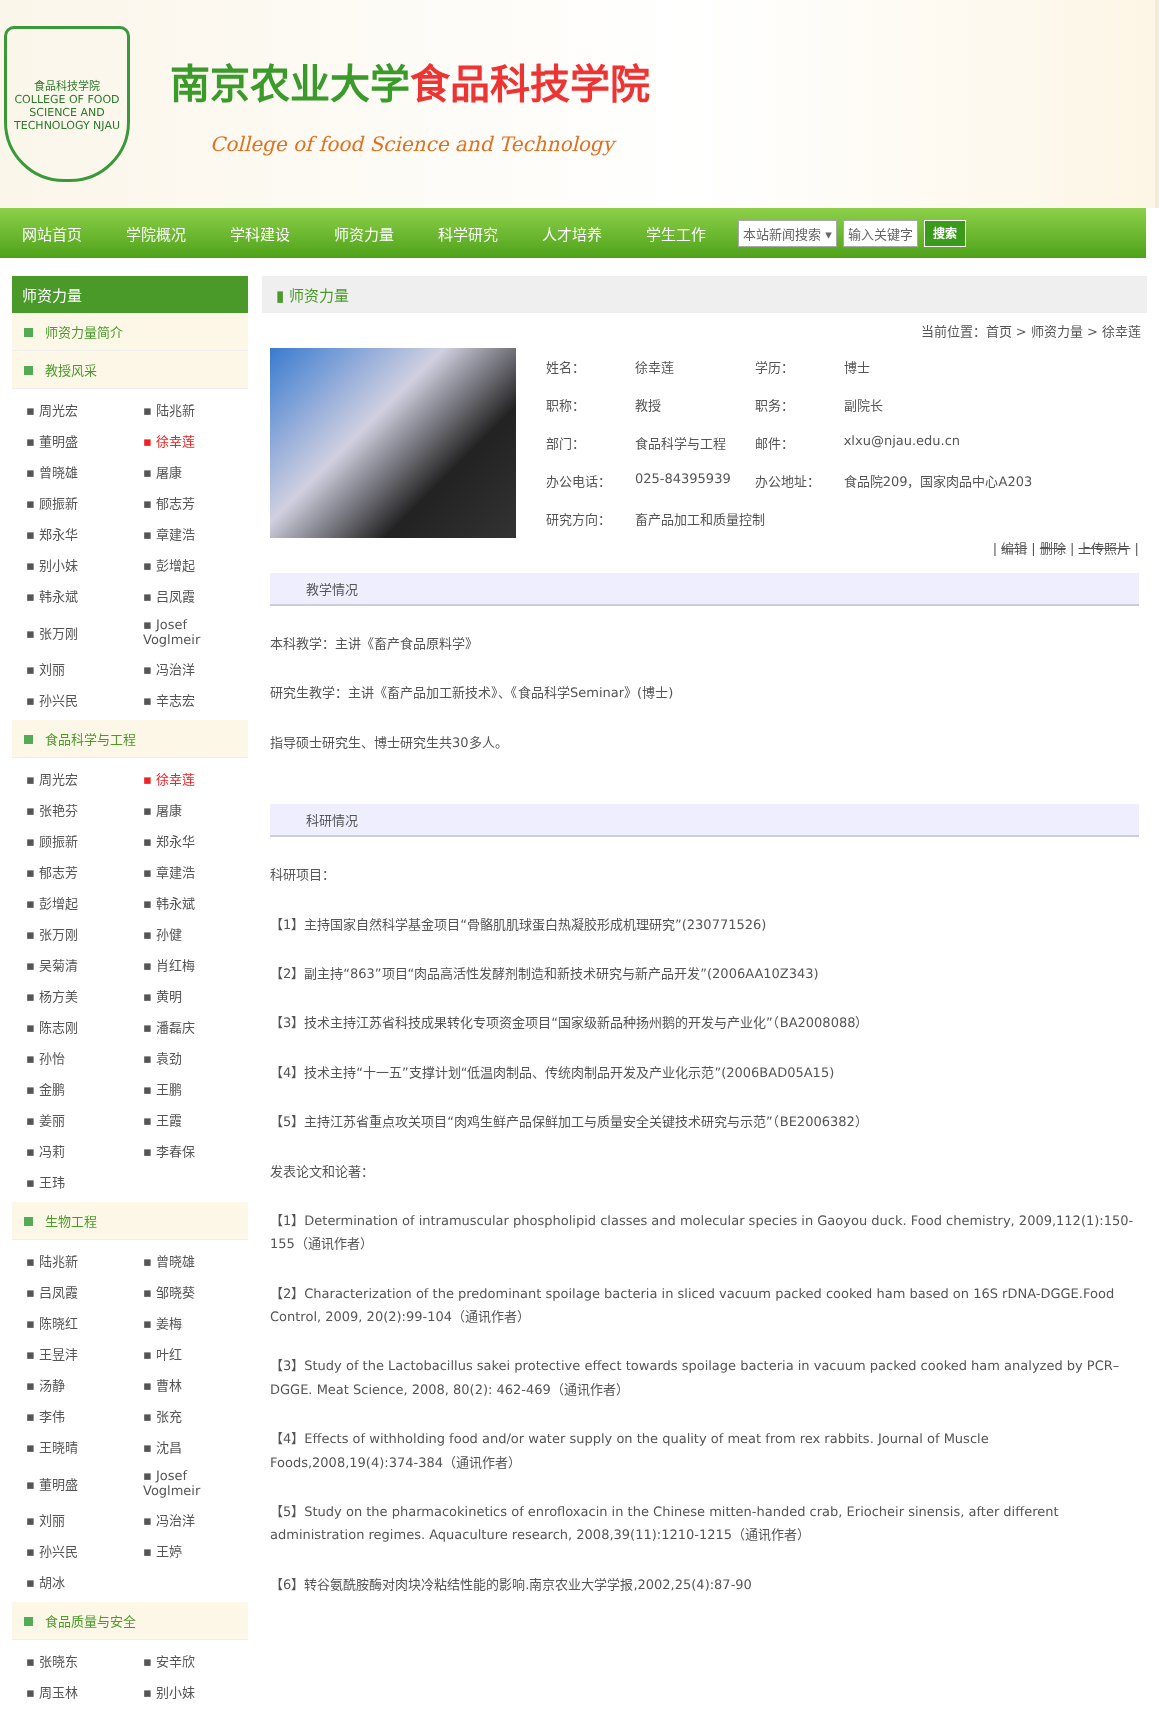食品科技学院
COLLEGE OF FOOD SCIENCE AND TECHNOLOGY NJAU
南京农业大学食品科技学院
College of food Science and Technology
网站首页 学院概况 学科建设 师资力量 科学研究 人才培养 学生工作
本站新闻搜索 ▾ 输入关键字 搜索
师资力量
师资力量简介
教授风采
| ▪ 周光宏 | ▪ 陆兆新 |
| ▪ 董明盛 | ▪ 徐幸莲 |
| ▪ 曾晓雄 | ▪ 屠康 |
| ▪ 顾振新 | ▪ 郁志芳 |
| ▪ 郑永华 | ▪ 章建浩 |
| ▪ 别小妹 | ▪ 彭增起 |
| ▪ 韩永斌 | ▪ 吕凤霞 |
| ▪ 张万刚 | ▪ Josef Voglmeir |
| ▪ 刘丽 | ▪ 冯治洋 |
| ▪ 孙兴民 | ▪ 辛志宏 |
食品科学与工程
| ▪ 周光宏 | ▪ 徐幸莲 |
| ▪ 张艳芬 | ▪ 屠康 |
| ▪ 顾振新 | ▪ 郑永华 |
| ▪ 郁志芳 | ▪ 章建浩 |
| ▪ 彭增起 | ▪ 韩永斌 |
| ▪ 张万刚 | ▪ 孙健 |
| ▪ 吴菊清 | ▪ 肖红梅 |
| ▪ 杨方美 | ▪ 黄明 |
| ▪ 陈志刚 | ▪ 潘磊庆 |
| ▪ 孙怡 | ▪ 袁劲 |
| ▪ 金鹏 | ▪ 王鹏 |
| ▪ 姜丽 | ▪ 王霞 |
| ▪ 冯莉 | ▪ 李春保 |
| ▪ 王玮 | |
生物工程
| ▪ 陆兆新 | ▪ 曾晓雄 |
| ▪ 吕凤霞 | ▪ 邹晓葵 |
| ▪ 陈晓红 | ▪ 姜梅 |
| ▪ 王昱沣 | ▪ 叶红 |
| ▪ 汤静 | ▪ 曹林 |
| ▪ 李伟 | ▪ 张充 |
| ▪ 王晓晴 | ▪ 沈昌 |
| ▪ 董明盛 | ▪ Josef Voglmeir |
| ▪ 刘丽 | ▪ 冯治洋 |
| ▪ 孙兴民 | ▪ 王婷 |
| ▪ 胡冰 | |
食品质量与安全
| ▪ 张晓东 | ▪ 安辛欣 |
| ▪ 周玉林 | ▪ 别小妹 |
▮ 师资力量
当前位置：首页 > 师资力量 > 徐幸莲
| 姓名： | 徐幸莲 | 学历： | 博士 |
| 职称： | 教授 | 职务： | 副院长 |
| 部门： | 食品科学与工程 | 邮件： | xlxu@njau.edu.cn |
| 办公电话： | 025-84395939 | 办公地址： | 食品院209，国家肉品中心A203 |
| 研究方向： | 畜产品加工和质量控制 | | |
| 编辑 | 删除 | 上传照片 |
教学情况
本科教学：主讲《畜产食品原料学》
研究生教学：主讲《畜产品加工新技术》、《食品科学Seminar》(博士)
指导硕士研究生、博士研究生共30多人。
科研情况
科研项目：
【1】主持国家自然科学基金项目“骨骼肌肌球蛋白热凝胶形成机理研究”(230771526)
【2】副主持“863”项目“肉品高活性发酵剂制造和新技术研究与新产品开发”(2006AA10Z343)
【3】技术主持江苏省科技成果转化专项资金项目“国家级新品种扬州鹅的开发与产业化”（BA2008088）
【4】技术主持“十一五”支撑计划“低温肉制品、传统肉制品开发及产业化示范”(2006BAD05A15)
【5】主持江苏省重点攻关项目“肉鸡生鲜产品保鲜加工与质量安全关键技术研究与示范”（BE2006382）
发表论文和论著：
【1】Determination of intramuscular phospholipid classes and molecular species in Gaoyou duck. Food chemistry, 2009,112(1):150-155（通讯作者）
【2】Characterization of the predominant spoilage bacteria in sliced vacuum packed cooked ham based on 16S rDNA-DGGE.Food Control, 2009, 20(2):99-104（通讯作者）
【3】Study of the Lactobacillus sakei protective effect towards spoilage bacteria in vacuum packed cooked ham analyzed by PCR– DGGE. Meat Science, 2008, 80(2): 462-469（通讯作者）
【4】Effects of withholding food and/or water supply on the quality of meat from rex rabbits. Journal of Muscle Foods,2008,19(4):374-384（通讯作者）
【5】Study on the pharmacokinetics of enrofloxacin in the Chinese mitten-handed crab, Eriocheir sinensis, after different administration regimes. Aquaculture research, 2008,39(11):1210-1215（通讯作者）
【6】转谷氨酰胺酶对肉块冷粘结性能的影响.南京农业大学学报,2002,25(4):87-90